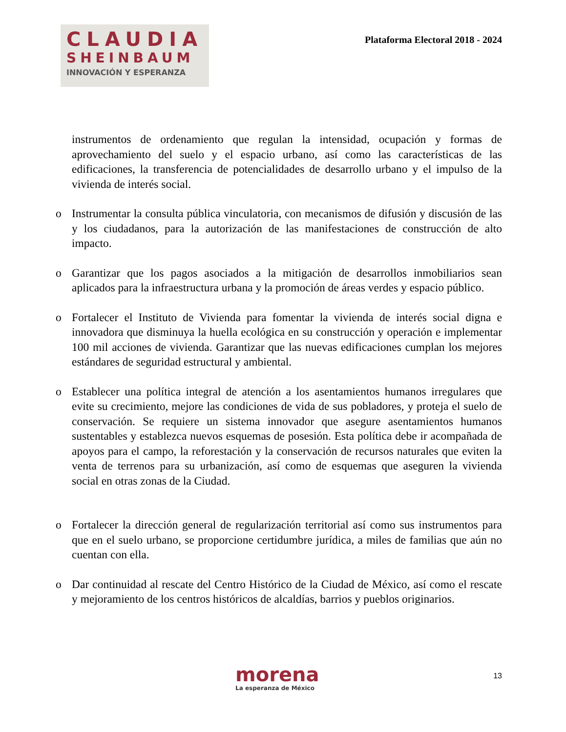CLAUDIA
SHEINBAUM
INNOVACIÓN Y ESPERANZA
Plataforma Electoral 2018 - 2024
instrumentos de ordenamiento que regulan la intensidad, ocupación y formas de aprovechamiento del suelo y el espacio urbano, así como las características de las edificaciones, la transferencia de potencialidades de desarrollo urbano y el impulso de la vivienda de interés social.
o Instrumentar la consulta pública vinculatoria, con mecanismos de difusión y discusión de las y los ciudadanos, para la autorización de las manifestaciones de construcción de alto impacto.
o Garantizar que los pagos asociados a la mitigación de desarrollos inmobiliarios sean aplicados para la infraestructura urbana y la promoción de áreas verdes y espacio público.
o Fortalecer el Instituto de Vivienda para fomentar la vivienda de interés social digna e innovadora que disminuya la huella ecológica en su construcción y operación e implementar 100 mil acciones de vivienda. Garantizar que las nuevas edificaciones cumplan los mejores estándares de seguridad estructural y ambiental.
o Establecer una política integral de atención a los asentamientos humanos irregulares que evite su crecimiento, mejore las condiciones de vida de sus pobladores, y proteja el suelo de conservación. Se requiere un sistema innovador que asegure asentamientos humanos sustentables y establezca nuevos esquemas de posesión. Esta política debe ir acompañada de apoyos para el campo, la reforestación y la conservación de recursos naturales que eviten la venta de terrenos para su urbanización, así como de esquemas que aseguren la vivienda social en otras zonas de la Ciudad.
o Fortalecer la dirección general de regularización territorial así como sus instrumentos para que en el suelo urbano, se proporcione certidumbre jurídica, a miles de familias que aún no cuentan con ella.
o Dar continuidad al rescate del Centro Histórico de la Ciudad de México, así como el rescate y mejoramiento de los centros históricos de alcaldías, barrios y pueblos originarios.
morena
La esperanza de México
13